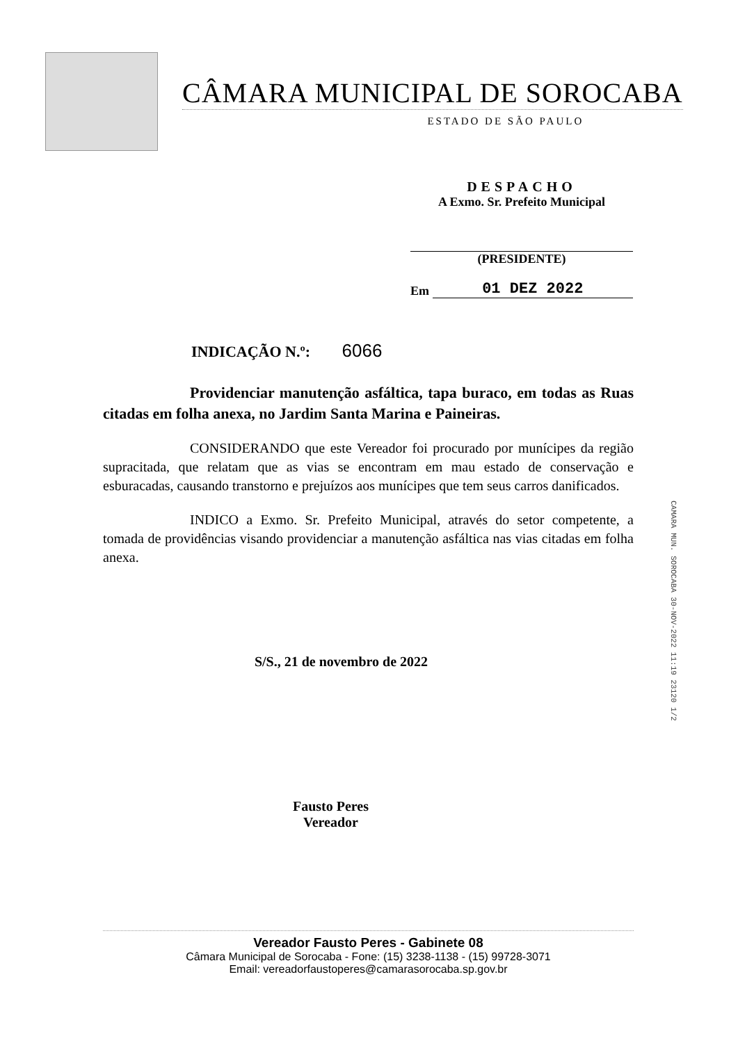CÂMARA MUNICIPAL DE SOROCABA
ESTADO DE SÃO PAULO
DESPACHO
A Exmo. Sr. Prefeito Municipal
(PRESIDENTE)
Em 01 DEZ 2022
INDICAÇÃO N.º: 6066
Providenciar manutenção asfáltica, tapa buraco, em todas as Ruas citadas em folha anexa, no Jardim Santa Marina e Paineiras.
CONSIDERANDO que este Vereador foi procurado por munícipes da região supracitada, que relatam que as vias se encontram em mau estado de conservação e esburacadas, causando transtorno e prejuízos aos munícipes que tem seus carros danificados.
INDICO a Exmo. Sr. Prefeito Municipal, através do setor competente, a tomada de providências visando providenciar a manutenção asfáltica nas vias citadas em folha anexa.
S/S., 21 de novembro de 2022
Fausto Peres
Vereador
CAMARA MUN. SOROCABA 30-NOV-2022 11:19 23120 1/2
Vereador Fausto Peres - Gabinete 08
Câmara Municipal de Sorocaba - Fone: (15) 3238-1138 - (15) 99728-3071
Email: vereadorfaustoperes@camarasorocaba.sp.gov.br